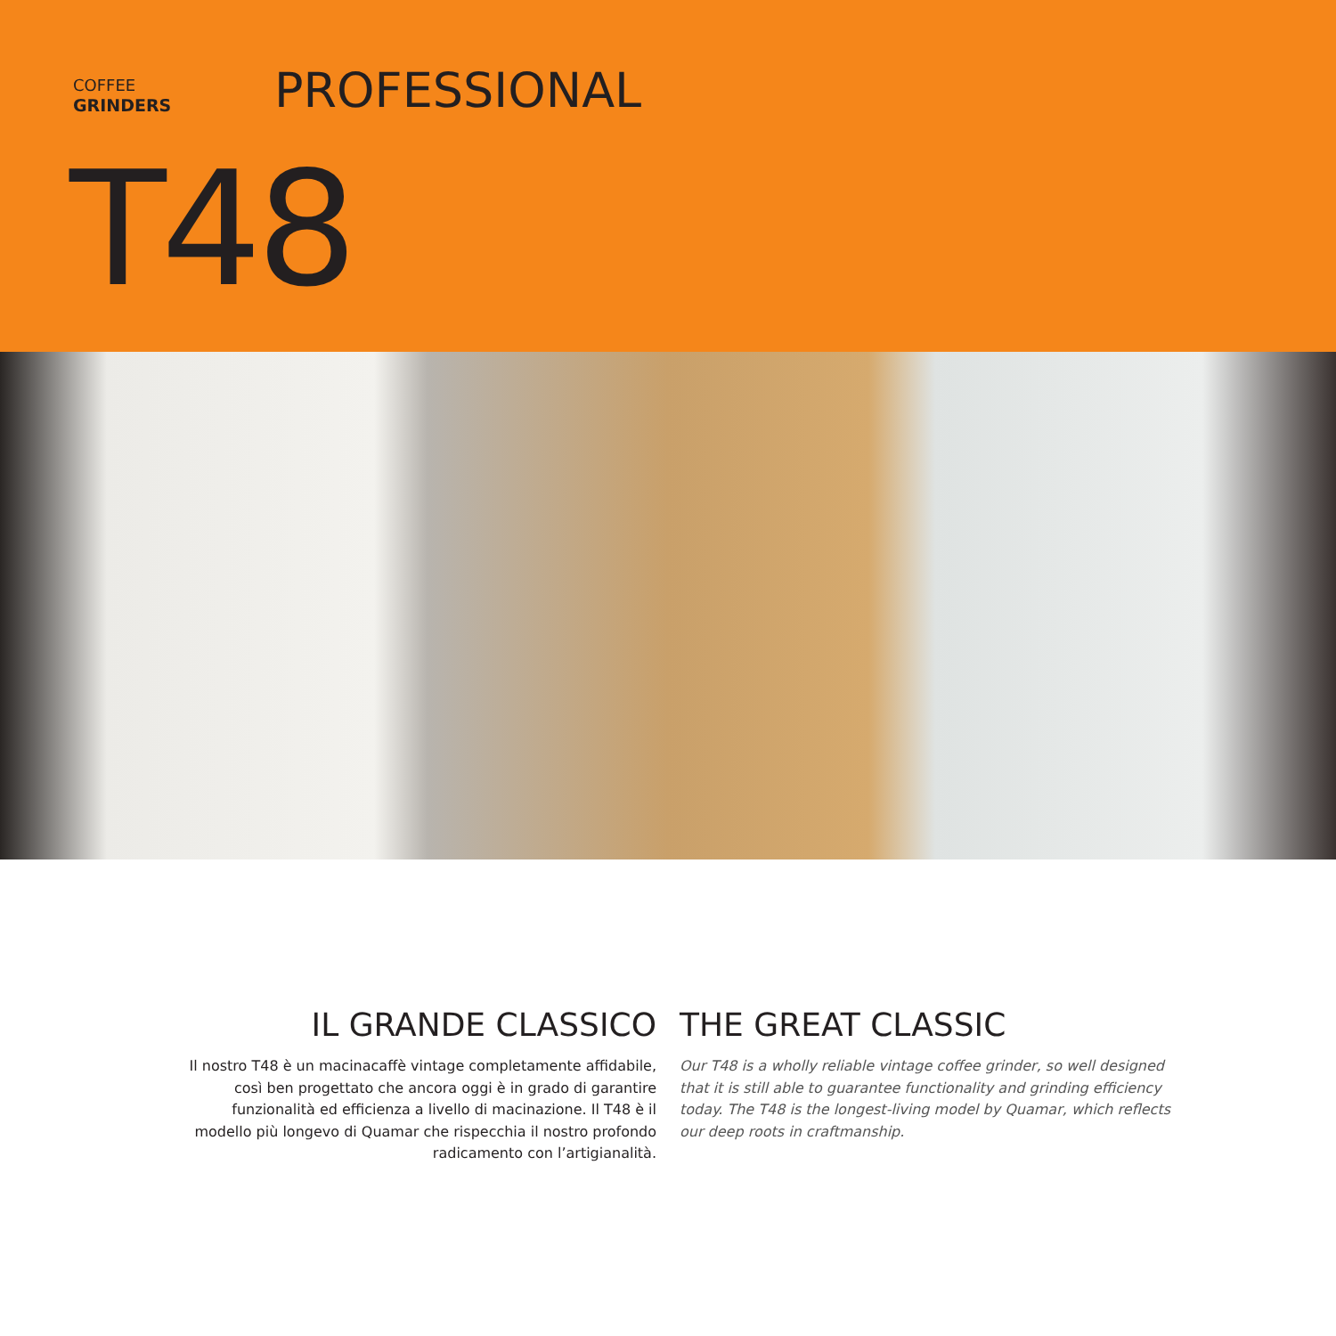COFFEE
GRINDERS
PROFESSIONAL
T48
IL GRANDE CLASSICO
Il nostro T48 è un macinacaffè vintage completamente affidabile, così ben progettato che ancora oggi è in grado di garantire funzionalità ed efficienza a livello di macinazione. Il T48 è il modello più longevo di Quamar che rispecchia il nostro profondo radicamento con l’artigianalità.
THE GREAT CLASSIC
Our T48 is a wholly reliable vintage coffee grinder, so well designed that it is still able to guarantee functionality and grinding efficiency today. The T48 is the longest-living model by Quamar, which reflects our deep roots in craftmanship.